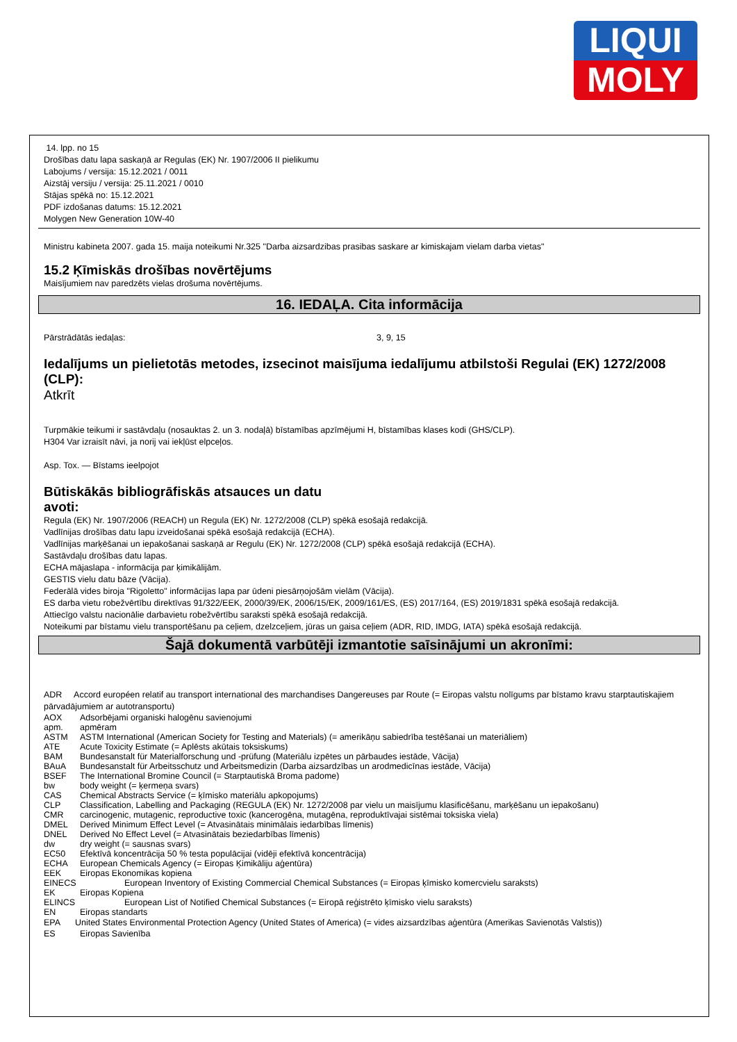LIQUI
MOLY
14. lpp. no 15
Drošības datu lapa saskaņā ar Regulas (EK) Nr. 1907/2006 II pielikumu
Labojums / versija: 15.12.2021 / 0011
Aizstāj versiju / versija: 25.11.2021 / 0010
Stājas spēkā no: 15.12.2021
PDF izdošanas datums: 15.12.2021
Molygen New Generation 10W-40
Ministru kabineta 2007. gada 15. maija noteikumi Nr.325 "Darba aizsardzibas prasibas saskare ar kimiskajam vielam darba vietas"
15.2 Ķīmiskās drošības novērtējums
Maisījumiem nav paredzēts vielas drošuma novērtējums.
16. IEDAĻA. Cita informācija
Pārstrādātās iedaļas: 3, 9, 15
Iedalījums un pielietotās metodes, izsecinot maisījuma iedalījumu atbilstoši Regulai (EK) 1272/2008 (CLP):
Atkrīt
Turpmākie teikumi ir sastāvdaļu (nosauktas 2. un 3. nodaļā) bīstamības apzīmējumi H, bīstamības klases kodi (GHS/CLP).
H304 Var izraisīt nāvi, ja norij vai iekļūst elpceļos.
Asp. Tox. — Bīstams ieelpojot
Būtiskākās bibliogrāfiskās atsauces un datu avoti:
Regula (EK) Nr. 1907/2006 (REACH) un Regula (EK) Nr. 1272/2008 (CLP) spēkā esošajā redakcijā.
Vadlīnijas drošības datu lapu izveidošanai spēkā esošajā redakcijā (ECHA).
Vadlīnijas marķēšanai un iepakošanai saskaņā ar Regulu (EK) Nr. 1272/2008 (CLP) spēkā esošajā redakcijā (ECHA).
Sastāvdaļu drošības datu lapas.
ECHA mājaslapa - informācija par ķimikālijām.
GESTIS vielu datu bāze (Vācija).
Federālā vides biroja "Rigoletto" informācijas lapa par ūdeni piesārņojošām vielām (Vācija).
ES darba vietu robežvērtību direktīvas 91/322/EEK, 2000/39/EK, 2006/15/EK, 2009/161/ES, (ES) 2017/164, (ES) 2019/1831 spēkā esošajā redakcijā.
Attiecīgo valstu nacionālie darbavietu robežvērtību saraksti spēkā esošajā redakcijā.
Noteikumi par bīstamu vielu transportēšanu pa ceļiem, dzelzceļiem, jūras un gaisa ceļiem (ADR, RID, IMDG, IATA) spēkā esošajā redakcijā.
Šajā dokumentā varbūtēji izmantotie saīsinājumi un akronīmi:
ADR Accord européen relatif au transport international des marchandises Dangereuses par Route (= Eiropas valstu nolīgums par bīstamo kravu starptautiskajiem pārvadājumiem ar autotransportu)
AOX Adsorbējami organiski halogēnu savienojumi
apm. apmēram
ASTM ASTM International (American Society for Testing and Materials) (= amerikāņu sabiedrība testēšanai un materiāliem)
ATE Acute Toxicity Estimate (= Aplēsts akūtais toksiskums)
BAM Bundesanstalt für Materialforschung und -prüfung (Materiālu izpētes un pārbaudes iestāde, Vācija)
BAuA Bundesanstalt für Arbeitsschutz und Arbeitsmedizin (Darba aizsardzības un arodmedicīnas iestāde, Vācija)
BSEF The International Bromine Council (= Starptautiskā Broma padome)
bw body weight (= ķermeņa svars)
CAS Chemical Abstracts Service (= ķīmisko materiālu apkopojums)
CLP Classification, Labelling and Packaging (REGULA (EK) Nr. 1272/2008 par vielu un maisījumu klasificēšanu, marķēšanu un iepakošanu)
CMR carcinogenic, mutagenic, reproductive toxic (kancerogēna, mutagēna, reproduktīvajai sistēmai toksiska viela)
DMEL Derived Minimum Effect Level (= Atvasinātais minimālais iedarbības līmenis)
DNEL Derived No Effect Level (= Atvasinātais beziedarbības līmenis)
dw dry weight (= sausnas svars)
EC50 Efektīvā koncentrācija 50 % testa populācijai (vidēji efektīvā koncentrācija)
ECHA European Chemicals Agency (= Eiropas Ķimikāliju aģentūra)
EEK Eiropas Ekonomikas kopiena
EINECS European Inventory of Existing Commercial Chemical Substances (= Eiropas ķīmisko komercvielu saraksts)
EK Eiropas Kopiena
ELINCS European List of Notified Chemical Substances (= Eiropā reģistrēto ķīmisko vielu saraksts)
EN Eiropas standarts
EPA United States Environmental Protection Agency (United States of America) (= vides aizsardzības aģentūra (Amerikas Savienotās Valstis))
ES Eiropas Savienība